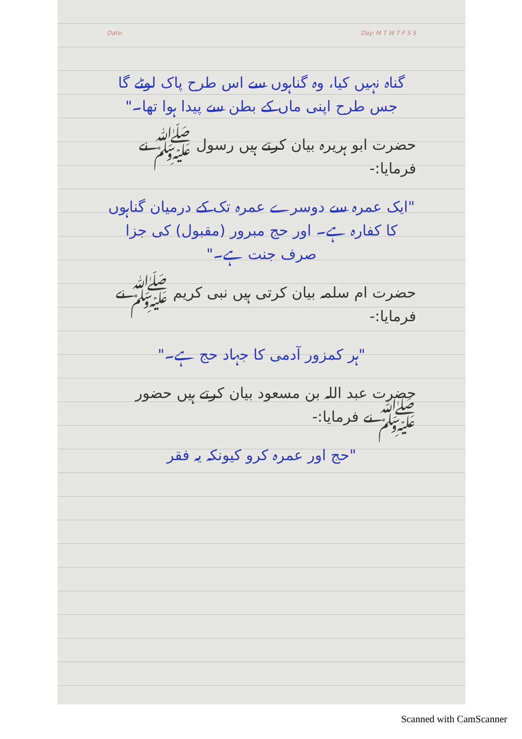Date: Day: M T W T F S S
گناہ نہیں کیا، وہ گناہوں سے اس طرح پاک لوٹے گا جس طرح اپنی ماں کے بطن سے پیدا ہوا تھا۔"
حضرت ابو ہریرہ بیان کرتے ہیں رسول ﷺ نے فرمایا:-
"ایک عمرہ سے دوسرے عمرہ تک کے درمیان گناہوں کا کفارہ ہے۔ اور حج مبرور (مقبول) کی جزا صرف جنت ہے۔"
حضرت ام سلمہ بیان کرتی ہیں نبی کریم ﷺ نے فرمایا:-
"ہر کمزور آدمی کا جہاد حج ہے۔"
حضرت عبد اللہ بن مسعود بیان کرتے ہیں حضور ﷺ نے فرمایا:-
"حج اور عمرہ کرو کیونکہ یہ فقر
Scanned with CamScanner